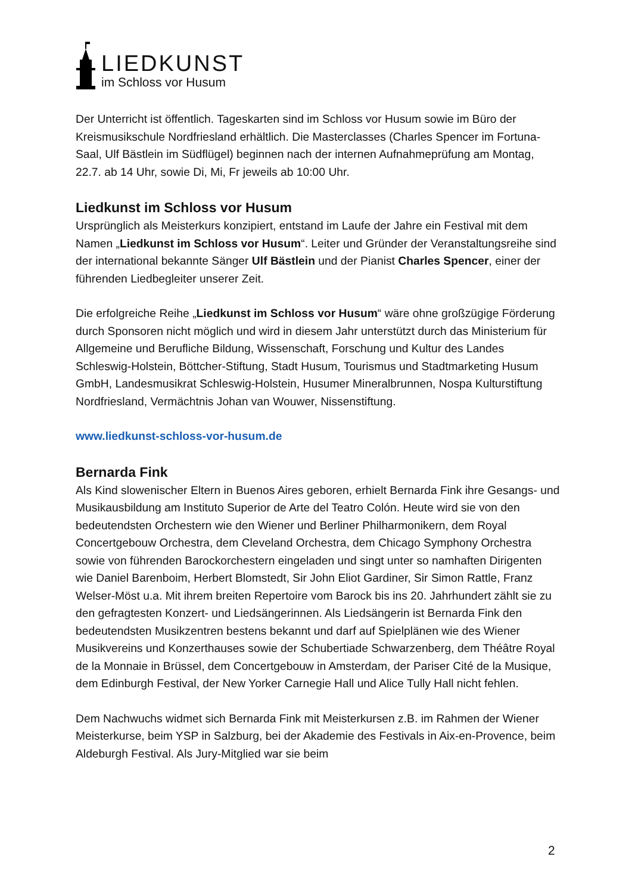LIEDKUNST
im Schloss vor Husum
Der Unterricht ist öffentlich. Tageskarten sind im Schloss vor Husum sowie im Büro der Kreismusikschule Nordfriesland erhältlich. Die Masterclasses (Charles Spencer im Fortuna-Saal, Ulf Bästlein im Südflügel) beginnen nach der internen Aufnahmeprüfung am Montag, 22.7. ab 14 Uhr, sowie Di, Mi, Fr jeweils ab 10:00 Uhr.
Liedkunst im Schloss vor Husum
Ursprünglich als Meisterkurs konzipiert, entstand im Laufe der Jahre ein Festival mit dem Namen „Liedkunst im Schloss vor Husum“. Leiter und Gründer der Veranstaltungsreihe sind der international bekannte Sänger Ulf Bästlein und der Pianist Charles Spencer, einer der führenden Liedbegleiter unserer Zeit.
Die erfolgreiche Reihe „Liedkunst im Schloss vor Husum“ wäre ohne großzügige Förderung durch Sponsoren nicht möglich und wird in diesem Jahr unterstützt durch das Ministerium für Allgemeine und Berufliche Bildung, Wissenschaft, Forschung und Kultur des Landes Schleswig-Holstein, Böttcher-Stiftung, Stadt Husum, Tourismus und Stadtmarketing Husum GmbH, Landesmusikrat Schleswig-Holstein, Husumer Mineralbrunnen, Nospa Kulturstiftung Nordfriesland, Vermächtnis Johan van Wouwer, Nissenstiftung.
www.liedkunst-schloss-vor-husum.de
Bernarda Fink
Als Kind slowenischer Eltern in Buenos Aires geboren, erhielt Bernarda Fink ihre Gesangs- und Musikausbildung am Instituto Superior de Arte del Teatro Colón. Heute wird sie von den bedeutendsten Orchestern wie den Wiener und Berliner Philharmonikern, dem Royal Concertgebouw Orchestra, dem Cleveland Orchestra, dem Chicago Symphony Orchestra sowie von führenden Barockorchestern eingeladen und singt unter so namhaften Dirigenten wie Daniel Barenboim, Herbert Blomstedt, Sir John Eliot Gardiner, Sir Simon Rattle, Franz Welser-Möst u.a. Mit ihrem breiten Repertoire vom Barock bis ins 20. Jahrhundert zählt sie zu den gefragtesten Konzert- und Liedsängerinnen. Als Liedsängerin ist Bernarda Fink den bedeutendsten Musikzentren bestens bekannt und darf auf Spielplänen wie des Wiener Musikvereins und Konzerthauses sowie der Schubertiade Schwarzenberg, dem Théâtre Royal de la Monnaie in Brüssel, dem Concertgebouw in Amsterdam, der Pariser Cité de la Musique, dem Edinburgh Festival, der New Yorker Carnegie Hall und Alice Tully Hall nicht fehlen.
Dem Nachwuchs widmet sich Bernarda Fink mit Meisterkursen z.B. im Rahmen der Wiener Meisterkurse, beim YSP in Salzburg, bei der Akademie des Festivals in Aix-en-Provence, beim Aldeburgh Festival. Als Jury-Mitglied war sie beim
2